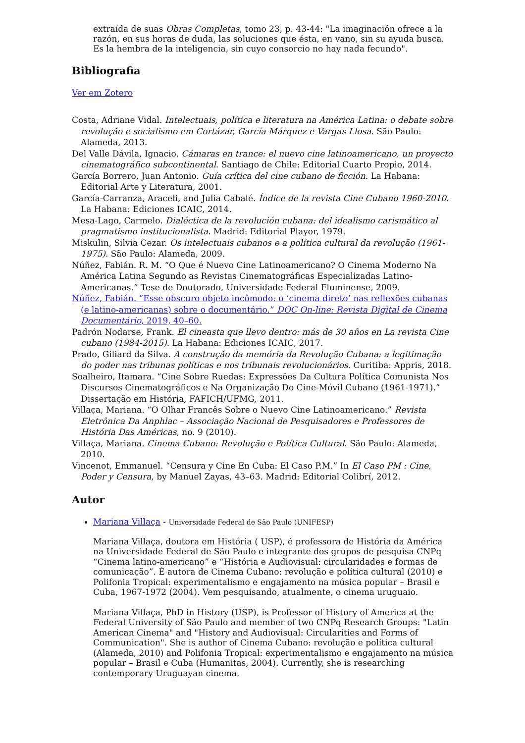extraída de suas Obras Completas, tomo 23, p. 43-44: "La imaginación ofrece a la razón, en sus horas de duda, las soluciones que ésta, en vano, sin su ayuda busca. Es la hembra de la inteligencia, sin cuyo consorcio no hay nada fecundo".
Bibliografia
Ver em Zotero
Costa, Adriane Vidal. Intelectuais, política e literatura na América Latina: o debate sobre revolução e socialismo em Cortázar, García Márquez e Vargas Llosa. São Paulo: Alameda, 2013.
Del Valle Dávila, Ignacio. Cámaras en trance: el nuevo cine latinoamericano, un proyecto cinematográfico subcontinental. Santiago de Chile: Editorial Cuarto Propio, 2014.
García Borrero, Juan Antonio. Guía crítica del cine cubano de ficción. La Habana: Editorial Arte y Literatura, 2001.
García-Carranza, Araceli, and Julia Cabalé. Índice de la revista Cine Cubano 1960-2010. La Habana: Ediciones ICAIC, 2014.
Mesa-Lago, Carmelo. Dialéctica de la revolución cubana: del idealismo carismático al pragmatismo institucionalista. Madrid: Editorial Playor, 1979.
Miskulin, Silvia Cezar. Os intelectuais cubanos e a política cultural da revolução (1961-1975). São Paulo: Alameda, 2009.
Núñez, Fabián. R. M. “O Que é Nuevo Cine Latinoamericano? O Cinema Moderno Na América Latina Segundo as Revistas Cinematográficas Especializadas Latino-Americanas.” Tese de Doutorado, Universidade Federal Fluminense, 2009.
Núñez, Fabián. “Esse obscuro objeto incômodo: o ‘cinema direto’ nas reflexões cubanas (e latino-americanas) sobre o documentário.” DOC On-line: Revista Digital de Cinema Documentário, 2019, 40–60.
Padrón Nodarse, Frank. El cineasta que llevo dentro: más de 30 años en La revista Cine cubano (1984-2015). La Habana: Ediciones ICAIC, 2017.
Prado, Giliard da Silva. A construção da memória da Revolução Cubana: a legitimação do poder nas tribunas políticas e nos tribunais revolucionários. Curitiba: Appris, 2018.
Soalheiro, Itamara. “Cine Sobre Ruedas: Expressões Da Cultura Política Comunista Nos Discursos Cinematográficos e Na Organização Do Cine-Móvil Cubano (1961-1971).” Dissertação em História, FAFICH/UFMG, 2011.
Villaça, Mariana. “O Olhar Francês Sobre o Nuevo Cine Latinoamericano.” Revista Eletrônica Da Anphlac – Associação Nacional de Pesquisadores e Professores de História Das Américas, no. 9 (2010).
Villaça, Mariana. Cinema Cubano: Revolução e Política Cultural. São Paulo: Alameda, 2010.
Vincenot, Emmanuel. “Censura y Cine En Cuba: El Caso P.M.” In El Caso PM : Cine, Poder y Censura, by Manuel Zayas, 43–63. Madrid: Editorial Colibrí, 2012.
Autor
Mariana Villaça - Universidade Federal de São Paulo (UNIFESP)
Mariana Villaça, doutora em História ( USP), é professora de História da América na Universidade Federal de São Paulo e integrante dos grupos de pesquisa CNPq “Cinema latino-americano” e “História e Audiovisual: circularidades e formas de comunicação”. É autora de Cinema Cubano: revolução e política cultural (2010) e Polifonia Tropical: experimentalismo e engajamento na música popular – Brasil e Cuba, 1967-1972 (2004). Vem pesquisando, atualmente, o cinema uruguaio.
Mariana Villaça, PhD in History (USP), is Professor of History of America at the Federal University of São Paulo and member of two CNPq Research Groups: "Latin American Cinema" and "History and Audiovisual: Circularities and Forms of Communication". She is author of Cinema Cubano: revolução e política cultural (Alameda, 2010) and Polifonia Tropical: experimentalismo e engajamento na música popular – Brasil e Cuba (Humanitas, 2004). Currently, she is researching contemporary Uruguayan cinema.